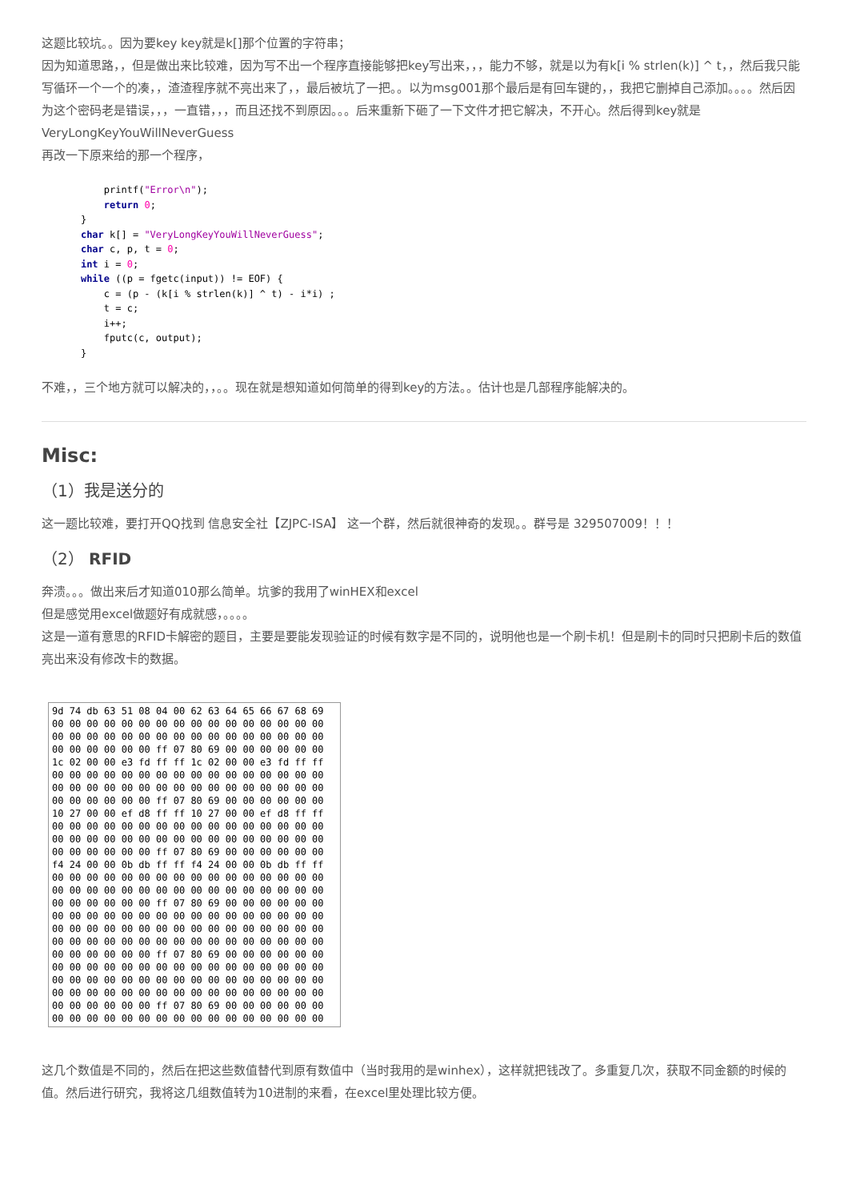这题比较坑。。因为要key key就是k[]那个位置的字符串；
因为知道思路，，但是做出来比较难，因为写不出一个程序直接能够把key写出来，，，能力不够，就是以为有k[i % strlen(k)] ^ t，，然后我只能写循环一个一个的凑，，渣渣程序就不亮出来了，，最后被坑了一把。。以为msg001那个最后是有回车键的，，我把它删掉自己添加。。。。然后因为这个密码老是错误，，，一直错，，，而且还找不到原因。。。后来重新下砸了一下文件才把它解决，不开心。然后得到key就是 VeryLongKeyYouWillNeverGuess
再改一下原来给的那一个程序，
        printf("Error\n");
        return 0;
    }
    char k[] = "VeryLongKeyYouWillNeverGuess";
    char c, p, t = 0;
    int i = 0;
    while ((p = fgetc(input)) != EOF) {
        c = (p - (k[i % strlen(k)] ^ t) - i*i) ;
        t = c;
        i++;
        fputc(c, output);
    }
不难，，三个地方就可以解决的，，。。现在就是想知道如何简单的得到key的方法。。估计也是几部程序能解决的。
Misc:
（1）我是送分的
这一题比较难，要打开QQ找到 信息安全社【ZJPC-ISA】 这一个群，然后就很神奇的发现。。群号是 329507009！！！
（2） RFID
奔溃。。。做出来后才知道010那么简单。坑爹的我用了winHEX和excel
但是感觉用excel做题好有成就感，。。。。
这是一道有意思的RFID卡解密的题目，主要是要能发现验证的时候有数字是不同的，说明他也是一个刷卡机！但是刷卡的同时只把刷卡后的数值亮出来没有修改卡的数据。
9d 74 db 63 51 08 04 00 62 63 64 65 66 67 68 69 00 00 00 00 00 00 00 00 00 00 00 00 00 00 00 00 00 00 00 00 00 00 00 00 00 00 00 00 00 00 00 00 00 00 00 00 00 00 ff 07 80 69 00 00 00 00 00 00 1c 02 00 00 e3 fd ff ff 1c 02 00 00 e3 fd ff ff 00 00 00 00 00 00 00 00 00 00 00 00 00 00 00 00 00 00 00 00 00 00 00 00 00 00 00 00 00 00 00 00 00 00 00 00 00 00 ff 07 80 69 00 00 00 00 00 00 10 27 00 00 ef d8 ff ff 10 27 00 00 ef d8 ff ff 00 00 00 00 00 00 00 00 00 00 00 00 00 00 00 00 00 00 00 00 00 00 00 00 00 00 00 00 00 00 00 00 00 00 00 00 00 00 ff 07 80 69 00 00 00 00 00 00 f4 24 00 00 0b db ff ff f4 24 00 00 0b db ff ff 00 00 00 00 00 00 00 00 00 00 00 00 00 00 00 00 00 00 00 00 00 00 00 00 00 00 00 00 00 00 00 00 00 00 00 00 00 00 ff 07 80 69 00 00 00 00 00 00 00 00 00 00 00 00 00 00 00 00 00 00 00 00 00 00 00 00 00 00 00 00 00 00 00 00 00 00 00 00 00 00 00 00 00 00 00 00 00 00 00 00 00 00 00 00 00 00 00 00 00 00 00 00 ff 07 80 69 00 00 00 00 00 00 00 00 00 00 00 00 00 00 00 00 00 00 00 00 00 00 00 00 00 00 00 00 00 00 00 00 00 00 00 00 00 00 00 00 00 00 00 00 00 00 00 00 00 00 00 00 00 00 00 00 00 00 00 00 ff 07 80 69 00 00 00 00 00 00 00 00 00 00 00 00 00 00 00 00 00 00 00 00 00 00
这几个数值是不同的，然后在把这些数值替代到原有数值中（当时我用的是winhex），这样就把钱改了。多重复几次，获取不同金额的时候的值。然后进行研究，我将这几组数值转为10进制的来看，在excel里处理比较方便。